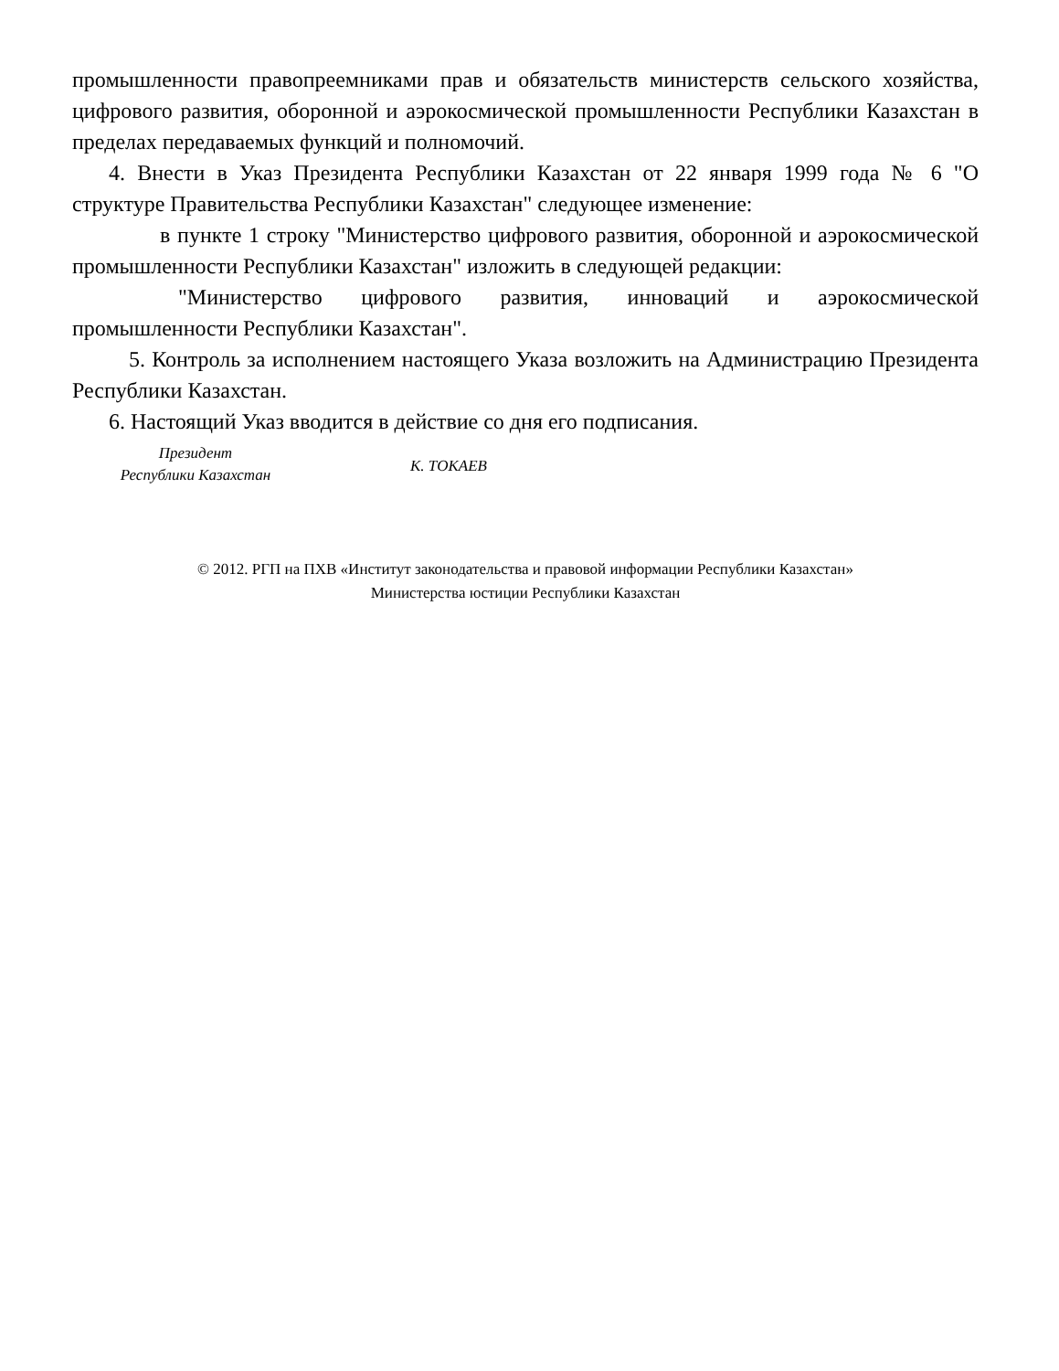промышленности правопреемниками прав и обязательств министерств сельского хозяйства, цифрового развития, оборонной и аэрокосмической промышленности Республики Казахстан в пределах передаваемых функций и полномочий.
4. Внести в Указ Президента Республики Казахстан от 22 января 1999 года № 6 "О структуре Правительства Республики Казахстан" следующее изменение:
в пункте 1 строку "Министерство цифрового развития, оборонной и аэрокосмической промышленности Республики Казахстан" изложить в следующей редакции:
"Министерство цифрового развития, инноваций и аэрокосмической промышленности Республики Казахстан".
5. Контроль за исполнением настоящего Указа возложить на Администрацию Президента Республики Казахстан.
6. Настоящий Указ вводится в действие со дня его подписания.
Президент
Республики Казахстан
К. ТОКАЕВ
© 2012. РГП на ПХВ «Институт законодательства и правовой информации Республики Казахстан»
Министерства юстиции Республики Казахстан